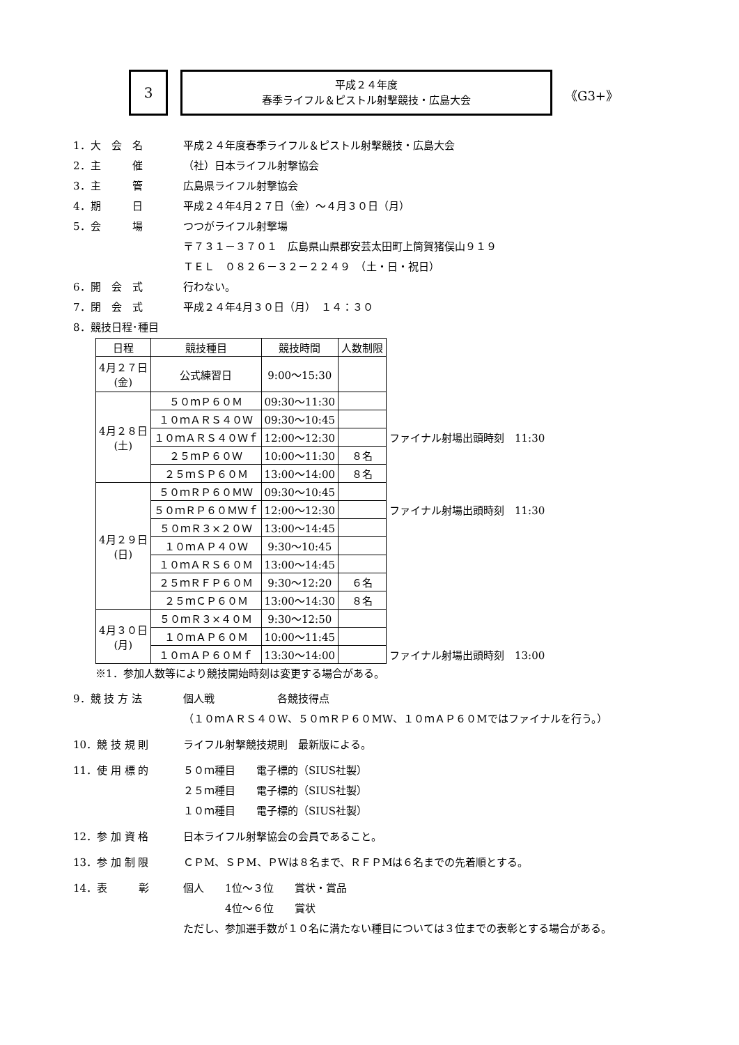3
平成２４年度
春季ライフル＆ピストル射撃競技・広島大会
《G3+》
1．大　会　名
平成２４年度春季ライフル＆ピストル射撃競技・広島大会
2．主　　　催
（社）日本ライフル射撃協会
3．主　　　管
広島県ライフル射撃協会
4．期　　　日
平成２４年4月２７日（金）～４月３０日（月）
5．会　　　場
つつがライフル射撃場
〒７３１－３７０１　広島県山県郡安芸太田町上筒賀猪俣山９１９
ＴＥＬ　０８２６－３２－２２４９　（土・日・祝日）
6．開　会　式
行わない。
7．閉　会　式
平成２４年4月３０日（月）　１４：３０
8．競技日程･種目
| 日程 | 競技種目 | 競技時間 | 人数制限 | |
| 4月２７日 (金) | 公式練習日 | 9:00～15:30 | | |
| 4月２８日 (土) | ５０ｍＰ６０Ｍ | 09:30～11:30 | | |
| | １０ｍＡＲＳ４０Ｗ | 09:30～10:45 | | |
| | １０ｍＡＲＳ４０Ｗｆ | 12:00～12:30 | | ファイナル射場出頭時刻 11:30 |
| | ２５ｍＰ６０Ｗ | 10:00～11:30 | ８名 | |
| | ２５ｍＳＰ６０Ｍ | 13:00～14:00 | ８名 | |
| 4月２９日 (日) | ５０ｍＲＰ６０ＭＷ | 09:30～10:45 | | |
| | ５０ｍＲＰ６０ＭＷｆ | 12:00～12:30 | | ファイナル射場出頭時刻 11:30 |
| | ５０ｍＲ３×２０Ｗ | 13:00～14:45 | | |
| | １０ｍＡＰ４０Ｗ | 9:30～10:45 | | |
| | １０ｍＡＲＳ６０Ｍ | 13:00～14:45 | | |
| | ２５ｍＲＦＰ６０Ｍ | 9:30～12:20 | ６名 | |
| | ２５ｍＣＰ６０Ｍ | 13:00～14:30 | ８名 | |
| 4月３０日 (月) | ５０ｍＲ３×４０Ｍ | 9:30～12:50 | | |
| | １０ｍＡＰ６０Ｍ | 10:00～11:45 | | |
| | １０ｍＡＰ６０Ｍｆ | 13:30～14:00 | | ファイナル射場出頭時刻 13:00 |
※1．参加人数等により競技開始時刻は変更する場合がある。
9．競 技 方 法
個人戦　　　　　　各競技得点
（１０ｍＡＲＳ４０W、５０ｍＲＰ６０MW、１０ｍＡＰ６０Mではファイナルを行う。）
10．競 技 規 則
ライフル射撃競技規則　最新版による。
11．使 用 標 的
５０ｍ種目　　電子標的（SIUS社製）
２５ｍ種目　　電子標的（SIUS社製）
１０ｍ種目　　電子標的（SIUS社製）
12．参 加 資 格
日本ライフル射撃協会の会員であること。
13．参 加 制 限
ＣＰM、ＳＰM、ＰWは８名まで、ＲＦＰMは６名までの先着順とする。
14．表　　　彰
個人　　1位～３位　　賞状・賞品
　　　　4位～６位　　賞状
ただし、参加選手数が１０名に満たない種目については３位までの表彰とする場合がある。